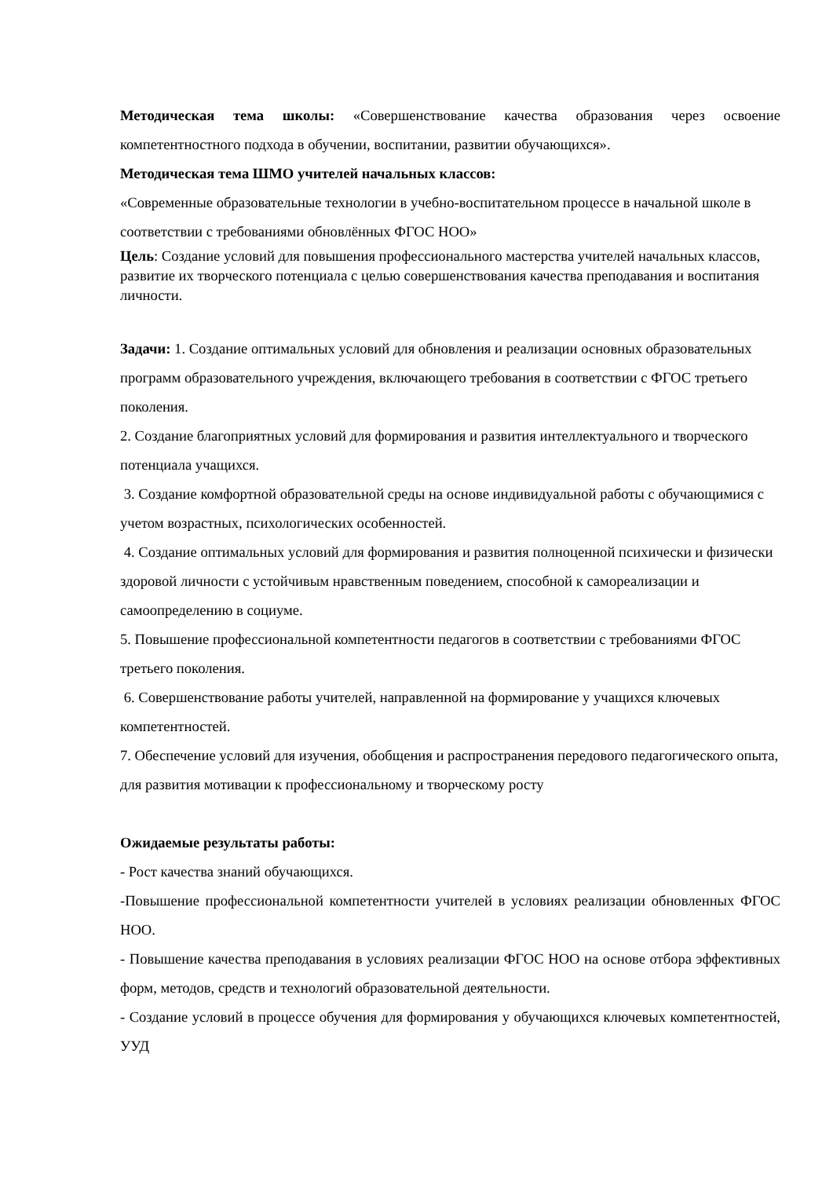Методическая тема школы: «Совершенствование качества образования через освоение компетентностного подхода в обучении, воспитании, развитии обучающихся».
Методическая тема ШМО учителей начальных классов:
«Современные образовательные технологии в учебно-воспитательном процессе в начальной школе в соответствии с требованиями обновлённых ФГОС НОО»
Цель: Создание условий для повышения профессионального мастерства учителей начальных классов, развитие их творческого потенциала с целью совершенствования качества преподавания и воспитания личности.
Задачи: 1. Создание оптимальных условий для обновления и реализации основных образовательных программ образовательного учреждения, включающего требования в соответствии с ФГОС третьего поколения.
2. Создание благоприятных условий для формирования и развития интеллектуального и творческого потенциала учащихся.
3. Создание комфортной образовательной среды на основе индивидуальной работы с обучающимися с учетом возрастных, психологических особенностей.
4. Создание оптимальных условий для формирования и развития полноценной психически и физически здоровой личности с устойчивым нравственным поведением, способной к самореализации и самоопределению в социуме.
5. Повышение профессиональной компетентности педагогов в соответствии с требованиями ФГОС третьего поколения.
6. Совершенствование работы учителей, направленной на формирование у учащихся ключевых компетентностей.
7. Обеспечение условий для изучения, обобщения и распространения передового педагогического опыта, для развития мотивации к профессиональному и творческому росту
Ожидаемые результаты работы:
- Рост качества знаний обучающихся.
-Повышение профессиональной компетентности учителей в условиях реализации обновленных ФГОС НОО.
- Повышение качества преподавания в условиях реализации ФГОС НОО на основе отбора эффективных форм, методов, средств и технологий образовательной деятельности.
- Создание условий в процессе обучения для формирования у обучающихся ключевых компетентностей, УУД